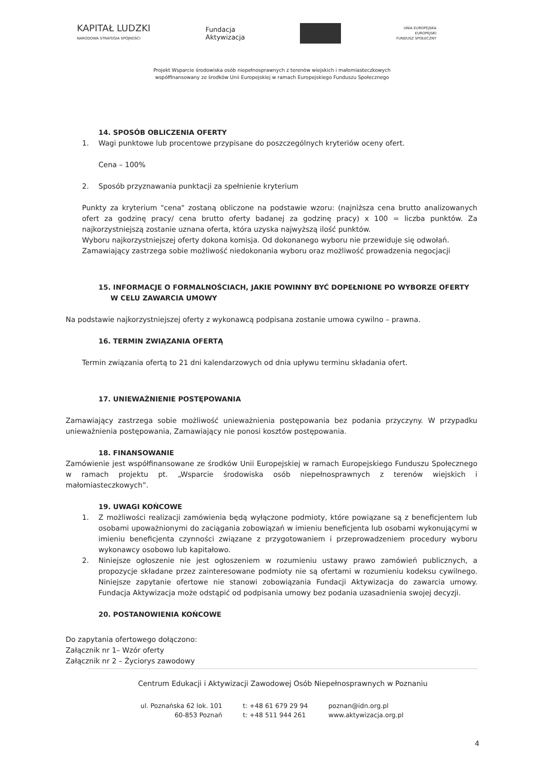KAPITAŁ LUDZKI
NARODOWA STRATEGIA SPÓJNOŚCI
Fundacja
Aktywizacja
UNIA EUROPEJSKA
EUROPEJSKI
FUNDUSZ SPOŁECZNY
Projekt Wsparcie środowiska osób niepełnosprawnych z terenów wiejskich i małomiasteczkowych
współfinansowany ze środków Unii Europejskiej w ramach Europejskiego Funduszu Społecznego
14. SPOSÓB OBLICZENIA OFERTY
1. Wagi punktowe lub procentowe przypisane do poszczególnych kryteriów oceny ofert.
Cena – 100%
2. Sposób przyznawania punktacji za spełnienie kryterium
Punkty za kryterium "cena" zostaną obliczone na podstawie wzoru: (najniższa cena brutto analizowanych ofert za godzinę pracy/ cena brutto oferty badanej za godzinę pracy) x 100 = liczba punktów. Za najkorzystniejszą zostanie uznana oferta, która uzyska najwyższą ilość punktów.
Wyboru najkorzystniejszej oferty dokona komisja. Od dokonanego wyboru nie przewiduje się odwołań.
Zamawiający zastrzega sobie możliwość niedokonania wyboru oraz możliwość prowadzenia negocjacji
15. INFORMACJE O FORMALNOŚCIACH, JAKIE POWINNY BYĆ DOPEŁNIONE PO WYBORZE OFERTY
W CELU ZAWARCIA UMOWY
Na podstawie najkorzystniejszej oferty z wykonawcą podpisana zostanie umowa cywilno – prawna.
16. TERMIN ZWIĄZANIA OFERTĄ
Termin związania ofertą to 21 dni kalendarzowych od dnia upływu terminu składania ofert.
17. UNIEWAŻNIENIE POSTĘPOWANIA
Zamawiający zastrzega sobie możliwość unieważnienia postępowania bez podania przyczyny. W przypadku unieważnienia postępowania, Zamawiający nie ponosi kosztów postępowania.
18. FINANSOWANIE
Zamówienie jest współfinansowane ze środków Unii Europejskiej w ramach Europejskiego Funduszu Społecznego w ramach projektu pt. „Wsparcie środowiska osób niepełnosprawnych z terenów wiejskich i małomiasteczkowych”.
19. UWAGI KOŃCOWE
1. Z możliwości realizacji zamówienia będą wyłączone podmioty, które powiązane są z beneficjentem lub osobami upoważnionymi do zaciągania zobowiązań w imieniu beneficjenta lub osobami wykonującymi w imieniu beneficjenta czynności związane z przygotowaniem i przeprowadzeniem procedury wyboru wykonawcy osobowo lub kapitałowo.
2. Niniejsze ogłoszenie nie jest ogłoszeniem w rozumieniu ustawy prawo zamówień publicznych, a propozycje składane przez zainteresowane podmioty nie są ofertami w rozumieniu kodeksu cywilnego. Niniejsze zapytanie ofertowe nie stanowi zobowiązania Fundacji Aktywizacja do zawarcia umowy. Fundacja Aktywizacja może odstąpić od podpisania umowy bez podania uzasadnienia swojej decyzji.
20. POSTANOWIENIA KOŃCOWE
Do zapytania ofertowego dołączono:
Załącznik nr 1– Wzór oferty
Załącznik nr 2 – Życiorys zawodowy
Centrum Edukacji i Aktywizacji Zawodowej Osób Niepełnosprawnych w Poznaniu
ul. Poznańska 62 lok. 101
60-853 Poznań
t: +48 61 679 29 94
t: +48 511 944 261
poznan@idn.org.pl
www.aktywizacja.org.pl
4